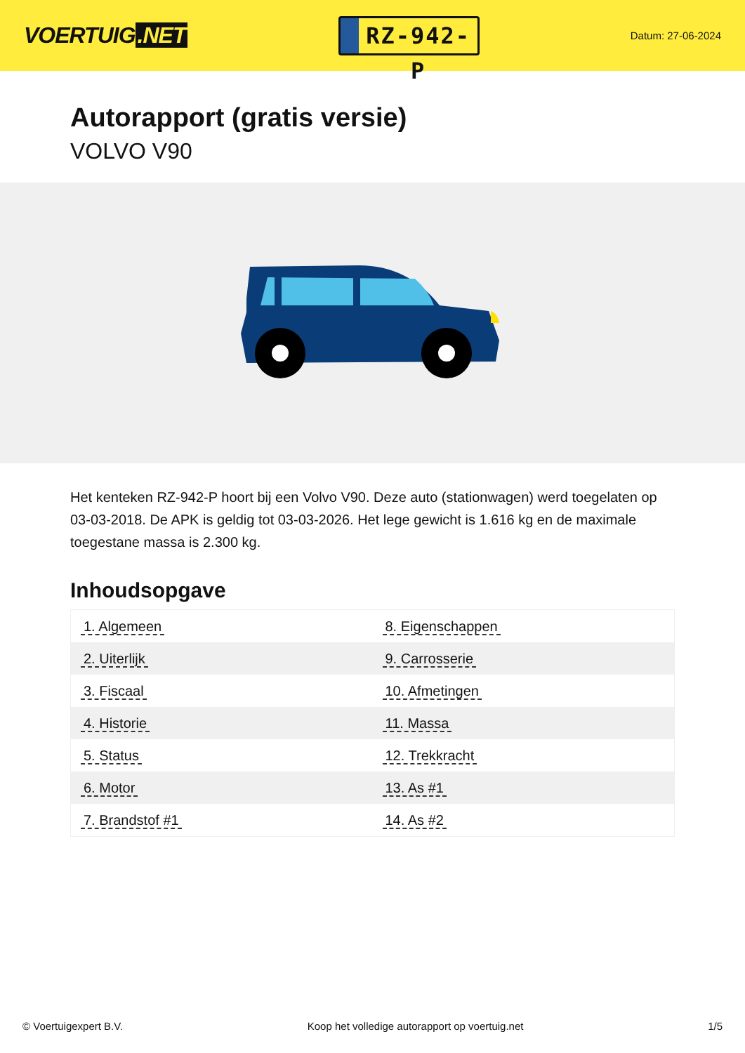VOERTUIG.NET
RZ-942-P
Datum: 27-06-2024
Autorapport (gratis versie)
VOLVO V90
Het kenteken RZ-942-P hoort bij een Volvo V90. Deze auto (stationwagen) werd toegelaten op 03-03-2018. De APK is geldig tot 03-03-2026. Het lege gewicht is 1.616 kg en de maximale toegestane massa is 2.300 kg.
Inhoudsopgave
| 1. Algemeen | 8. Eigenschappen |
| 2. Uiterlijk | 9. Carrosserie |
| 3. Fiscaal | 10. Afmetingen |
| 4. Historie | 11. Massa |
| 5. Status | 12. Trekkracht |
| 6. Motor | 13. As #1 |
| 7. Brandstof #1 | 14. As #2 |
© Voertuigexpert B.V. Koop het volledige autorapport op voertuig.net 1/5